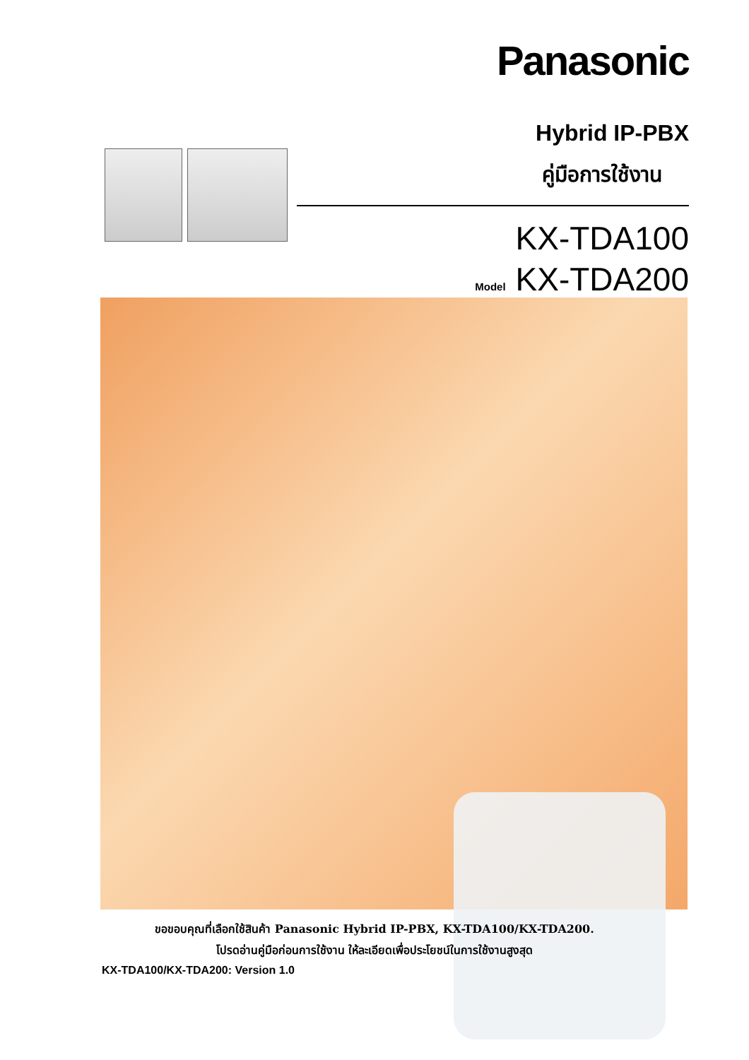Panasonic
Hybrid IP-PBX
คู่มือการใช้งาน
KX-TDA100
Model KX-TDA200
ขอขอบคุณที่เลือกใช้สินค้า Panasonic Hybrid IP-PBX, KX-TDA100/KX-TDA200.
โปรดอ่านคู่มือก่อนการใช้งาน ให้ละเอียดเพื่อประโยชน์ในการใช้งานสูงสุด
KX-TDA100/KX-TDA200: Version 1.0